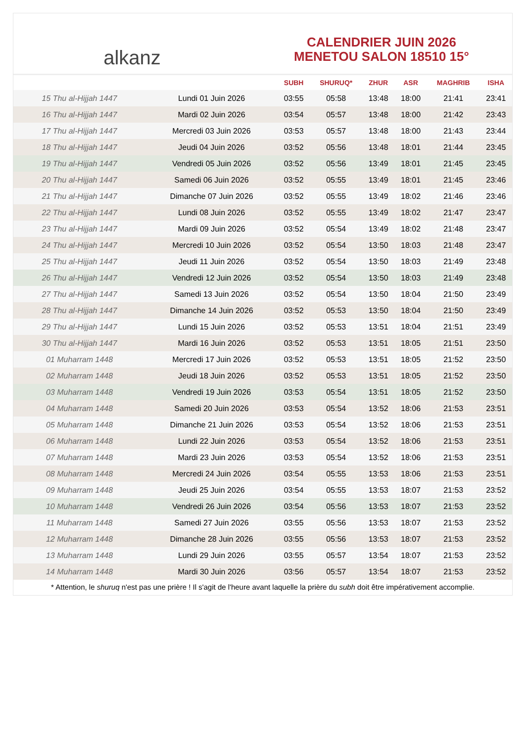alkanz
CALENDRIER JUIN 2026
MENETOU SALON 18510 15°
| | | SUBH | SHURUQ* | ZHUR | ASR | MAGHRIB | ISHA |
| --- | --- | --- | --- | --- | --- | --- | --- |
| 15 Thu al-Hijjah 1447 | Lundi 01 Juin 2026 | 03:55 | 05:58 | 13:48 | 18:00 | 21:41 | 23:41 |
| 16 Thu al-Hijjah 1447 | Mardi 02 Juin 2026 | 03:54 | 05:57 | 13:48 | 18:00 | 21:42 | 23:43 |
| 17 Thu al-Hijjah 1447 | Mercredi 03 Juin 2026 | 03:53 | 05:57 | 13:48 | 18:00 | 21:43 | 23:44 |
| 18 Thu al-Hijjah 1447 | Jeudi 04 Juin 2026 | 03:52 | 05:56 | 13:48 | 18:01 | 21:44 | 23:45 |
| 19 Thu al-Hijjah 1447 | Vendredi 05 Juin 2026 | 03:52 | 05:56 | 13:49 | 18:01 | 21:45 | 23:45 |
| 20 Thu al-Hijjah 1447 | Samedi 06 Juin 2026 | 03:52 | 05:55 | 13:49 | 18:01 | 21:45 | 23:46 |
| 21 Thu al-Hijjah 1447 | Dimanche 07 Juin 2026 | 03:52 | 05:55 | 13:49 | 18:02 | 21:46 | 23:46 |
| 22 Thu al-Hijjah 1447 | Lundi 08 Juin 2026 | 03:52 | 05:55 | 13:49 | 18:02 | 21:47 | 23:47 |
| 23 Thu al-Hijjah 1447 | Mardi 09 Juin 2026 | 03:52 | 05:54 | 13:49 | 18:02 | 21:48 | 23:47 |
| 24 Thu al-Hijjah 1447 | Mercredi 10 Juin 2026 | 03:52 | 05:54 | 13:50 | 18:03 | 21:48 | 23:47 |
| 25 Thu al-Hijjah 1447 | Jeudi 11 Juin 2026 | 03:52 | 05:54 | 13:50 | 18:03 | 21:49 | 23:48 |
| 26 Thu al-Hijjah 1447 | Vendredi 12 Juin 2026 | 03:52 | 05:54 | 13:50 | 18:03 | 21:49 | 23:48 |
| 27 Thu al-Hijjah 1447 | Samedi 13 Juin 2026 | 03:52 | 05:54 | 13:50 | 18:04 | 21:50 | 23:49 |
| 28 Thu al-Hijjah 1447 | Dimanche 14 Juin 2026 | 03:52 | 05:53 | 13:50 | 18:04 | 21:50 | 23:49 |
| 29 Thu al-Hijjah 1447 | Lundi 15 Juin 2026 | 03:52 | 05:53 | 13:51 | 18:04 | 21:51 | 23:49 |
| 30 Thu al-Hijjah 1447 | Mardi 16 Juin 2026 | 03:52 | 05:53 | 13:51 | 18:05 | 21:51 | 23:50 |
| 01 Muharram 1448 | Mercredi 17 Juin 2026 | 03:52 | 05:53 | 13:51 | 18:05 | 21:52 | 23:50 |
| 02 Muharram 1448 | Jeudi 18 Juin 2026 | 03:52 | 05:53 | 13:51 | 18:05 | 21:52 | 23:50 |
| 03 Muharram 1448 | Vendredi 19 Juin 2026 | 03:53 | 05:54 | 13:51 | 18:05 | 21:52 | 23:50 |
| 04 Muharram 1448 | Samedi 20 Juin 2026 | 03:53 | 05:54 | 13:52 | 18:06 | 21:53 | 23:51 |
| 05 Muharram 1448 | Dimanche 21 Juin 2026 | 03:53 | 05:54 | 13:52 | 18:06 | 21:53 | 23:51 |
| 06 Muharram 1448 | Lundi 22 Juin 2026 | 03:53 | 05:54 | 13:52 | 18:06 | 21:53 | 23:51 |
| 07 Muharram 1448 | Mardi 23 Juin 2026 | 03:53 | 05:54 | 13:52 | 18:06 | 21:53 | 23:51 |
| 08 Muharram 1448 | Mercredi 24 Juin 2026 | 03:54 | 05:55 | 13:53 | 18:06 | 21:53 | 23:51 |
| 09 Muharram 1448 | Jeudi 25 Juin 2026 | 03:54 | 05:55 | 13:53 | 18:07 | 21:53 | 23:52 |
| 10 Muharram 1448 | Vendredi 26 Juin 2026 | 03:54 | 05:56 | 13:53 | 18:07 | 21:53 | 23:52 |
| 11 Muharram 1448 | Samedi 27 Juin 2026 | 03:55 | 05:56 | 13:53 | 18:07 | 21:53 | 23:52 |
| 12 Muharram 1448 | Dimanche 28 Juin 2026 | 03:55 | 05:56 | 13:53 | 18:07 | 21:53 | 23:52 |
| 13 Muharram 1448 | Lundi 29 Juin 2026 | 03:55 | 05:57 | 13:54 | 18:07 | 21:53 | 23:52 |
| 14 Muharram 1448 | Mardi 30 Juin 2026 | 03:56 | 05:57 | 13:54 | 18:07 | 21:53 | 23:52 |
* Attention, le shuruq n'est pas une prière ! Il s'agit de l'heure avant laquelle la prière du subh doit être impérativement accomplie.